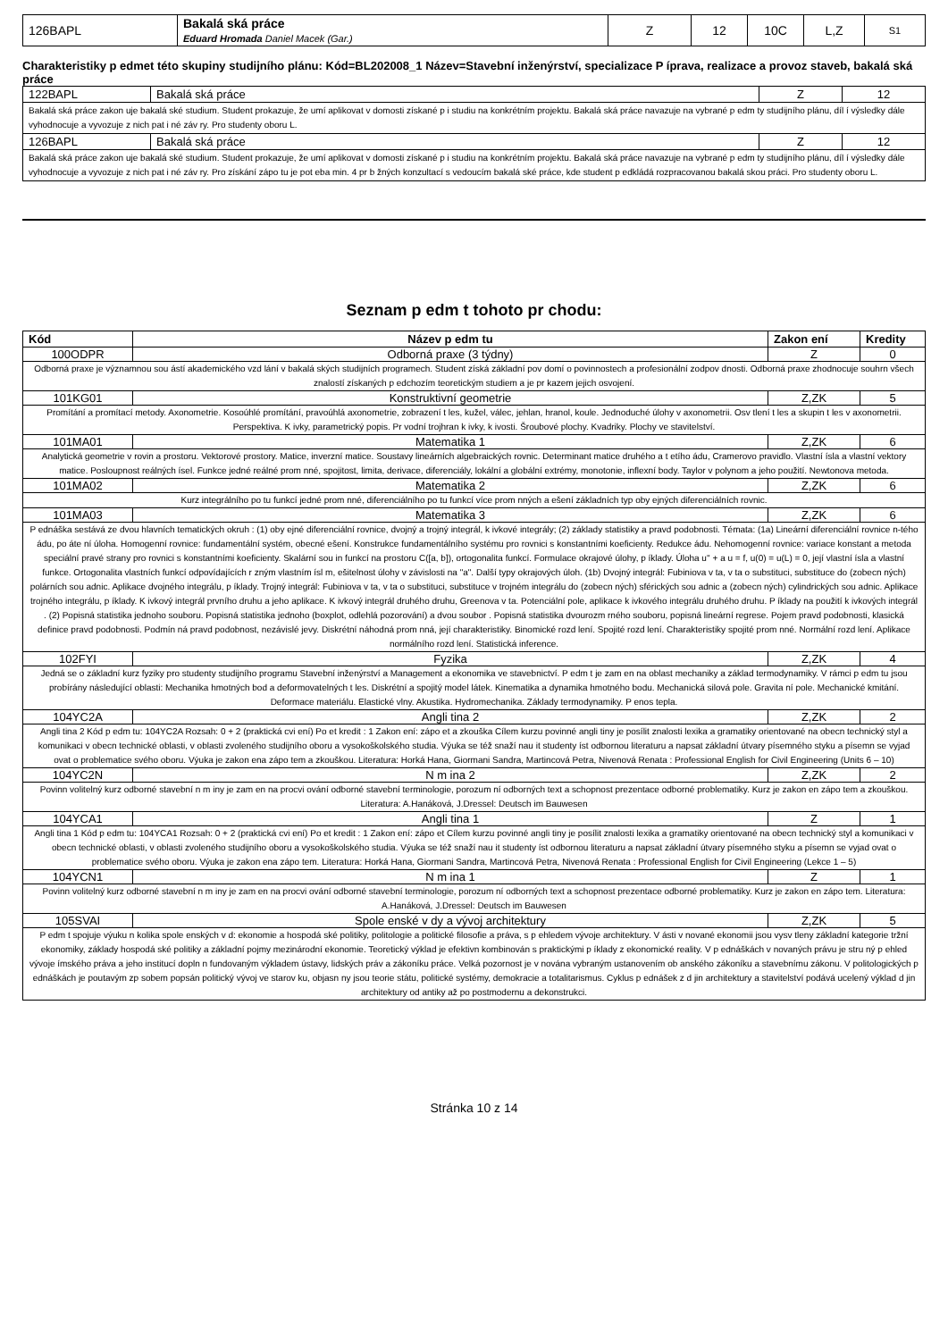| 126BAPL | Bakalá ská práce Eduard Hromada Daniel Macek (Gar.) | Z | 12 | 10C | L,Z | S1 |
Charakteristiky p edmet této skupiny studijního plánu: Kód=BL202008_1 Název=Stavební inženýrství, specializace P íprava, realizace a provoz staveb, bakalá ská práce
| 122BAPL | Bakalá ská práce | Z | 12 |
| Bakalá ská práce zakon uje bakalá ské studium. Student prokazuje, že umí aplikovat v domosti získané p i studiu na konkrétním projektu. Bakalá ská práce navazuje na vybrané p edm ty studijního plánu, díl í výsledky dále vyhodnocuje a vyvozuje z nich pat i né záv ry. Pro studenty oboru L. | | | |
| 126BAPL | Bakalá ská práce | Z | 12 |
| Bakalá ská práce zakon uje bakalá ské studium. Student prokazuje, že umí aplikovat v domosti získané p i studiu na konkrétním projektu. Bakalá ská práce navazuje na vybrané p edm ty studijního plánu, díl í výsledky dále vyhodnocuje a vyvozuje z nich pat i né záv ry. Pro získání zápo tu je pot eba min. 4 pr b žných konzultací s vedoucím bakalá ské práce, kde student p edkládá rozpracovanou bakalá skou práci. Pro studenty oboru L. | | | |
Seznam p edm t tohoto pr chodu:
| Kód | Název p edm tu | Zakon ení | Kredity |
| --- | --- | --- | --- |
| 100ODPR | Odborná praxe (3 týdny) | Z | 0 |
| Odborná praxe je významnou sou ástí akademického vzd lání v bakalá ských studijních programech. Student získá základní pov domí o povinnostech a profesionální zodpov dnosti. Odborná praxe zhodnocuje souhrn všech znalostí získaných p edchozím teoretickým studiem a je pr kazem jejich osvojení. | | | |
| 101KG01 | Konstruktivní geometrie | Z,ZK | 5 |
| Promítání a promítací metody. Axonometrie. Kosoúhlé promítání, pravoúhlá axonometrie, zobrazení t les, kužel, válec, jehlan, hranol, koule. Jednoduché úlohy v axonometrii. Osv tlení t les a skupin t les v axonometrii. Perspektiva. K ivky, parametrický popis. Pr vodní trojhran k ivky, k ivosti. Šroubové plochy. Kvadriky. Plochy ve stavitelství. | | | |
| 101MA01 | Matematika 1 | Z,ZK | 6 |
| Analytická geometrie v rovin a prostoru. Vektorové prostory. Matice, inverzní matice. Soustavy lineárních algebraických rovnic. Determinant matice druhého a t etího ádu, Cramerovo pravidlo. Vlastní ísla a vlastní vektory matice. Posloupnost reálných ísel. Funkce jedné reálné prom nné, spojitost, limita, derivace, diferenciály, lokální a globální extrémy, monotonie, inflexní body. Taylor v polynom a jeho použití. Newtonova metoda. | | | |
| 101MA02 | Matematika 2 | Z,ZK | 6 |
| Kurz integrálního po tu funkcí jedné prom nné, diferenciálního po tu funkcí více prom nných a ešení základních typ oby ejných diferenciálních rovnic. | | | |
| 101MA03 | Matematika 3 | Z,ZK | 6 |
| P ednáška sestává ze dvou hlavních tematických okruh : (1) oby ejné diferenciální rovnice, dvojný a trojný integrál, k ivkové integrály; (2) základy statistiky a pravd podobnosti. Témata: (1a) Lineární diferenciální rovnice n-tého ádu, po áte ní úloha. Homogenní rovnice: fundamentální systém, obecné ešení. Konstrukce fundamentálního systému pro rovnici s konstantními koeficienty. Redukce ádu. Nehomogenní rovnice: variace konstant a metoda speciální pravé strany pro rovnici s konstantními koeficienty. Skalární sou in funkcí na prostoru C([a, b]), ortogonalita funkcí. Formulace okrajové úlohy, p íklady. Úloha u'' + a u = f, u(0) = u(L) = 0, její vlastní ísla a vlastní funkce. Ortogonalita vlastních funkcí odpovídajících r zným vlastním ísl m, ešitelnost úlohy v závislosti na "a". Další typy okrajových úloh. (1b) Dvojný integrál: Fubiniova v ta, v ta o substituci, substituce do (zobecn ných) polárních sou adnic. Aplikace dvojného integrálu, p íklady. Trojný integrál: Fubiniova v ta, v ta o substituci, substituce v trojném integrálu do (zobecn ných) sférických sou adnic a (zobecn ných) cylindrických sou adnic. Aplikace trojného integrálu, p íklady. K ivkový integrál prvního druhu a jeho aplikace. K ivkový integrál druhého druhu, Greenova v ta. Potenciální pole, aplikace k ivkového integrálu druhého druhu. P íklady na použití k ivkových integrál . (2) Popisná statistika jednoho souboru. Popisná statistika jednoho (boxplot, odlehlá pozorování) a dvou soubor . Popisná statistika dvourozm rného souboru, popisná lineární regrese. Pojem pravd podobnosti, klasická definice pravd podobnosti. Podmín ná pravd podobnost, nezávislé jevy. Diskrétní náhodná prom nná, její charakteristiky. Binomické rozd lení. Spojité rozd lení. Charakteristiky spojité prom nné. Normální rozd lení. Aplikace normálního rozd lení. Statistická inference. | | | |
| 102FYI | Fyzika | Z,ZK | 4 |
| Jedná se o základní kurz fyziky pro studenty studijního programu Stavební inženýrství a Management a ekonomika ve stavebnictví. P edm t je zam en na oblast mechaniky a základ termodynamiky. V rámci p edm tu jsou probírány následující oblasti: Mechanika hmotných bod a deformovatelných t les. Diskrétní a spojitý model látek. Kinematika a dynamika hmotného bodu. Mechanická silová pole. Gravita ní pole. Mechanické kmitání. Deformace materiálu. Elastické vlny. Akustika. Hydromechanika. Základy termodynamiky. P enos tepla. | | | |
| 104YC2A | Angli tina 2 | Z,ZK | 2 |
| Angli tina 2 Kód p edm tu: 104YC2A Rozsah: 0 + 2 (praktická cvi ení) Po et kredit : 1 Zakon ení: zápo et a zkouška Cílem kurzu povinné angli tiny je posílit znalosti lexika a gramatiky orientované na obecn technický styl a komunikaci v obecn technické oblasti, v oblasti zvoleného studijního oboru a vysokoškolského studia. Výuka se též snaží nau it studenty íst odbornou literaturu a napsat základní útvary písemného styku a písemn se vyjad ovat o problematice svého oboru. Výuka je zakon ena zápo tem a zkouškou. Literatura: Horká Hana, Giormani Sandra, Martincová Petra, Nivenová Renata : Professional English for Civil Engineering (Units 6 – 10) | | | |
| 104YC2N | N m ina 2 | Z,ZK | 2 |
| Povinn volitelný kurz odborné stavební n m iny je zam en na procvi ování odborné stavební terminologie, porozum ní odborných text a schopnost prezentace odborné problematiky. Kurz je zakon en zápo tem a zkouškou. Literatura: A.Hanáková, J.Dressel: Deutsch im Bauwesen | | | |
| 104YCA1 | Angli tina 1 | Z | 1 |
| Angli tina 1 Kód p edm tu: 104YCA1 Rozsah: 0 + 2 (praktická cvi ení) Po et kredit : 1 Zakon ení: zápo et Cílem kurzu povinné angli tiny je posílit znalosti lexika a gramatiky orientované na obecn technický styl a komunikaci v obecn technické oblasti, v oblasti zvoleného studijního oboru a vysokoškolského studia. Výuka se též snaží nau it studenty íst odbornou literaturu a napsat základní útvary písemného styku a písemn se vyjad ovat o problematice svého oboru. Výuka je zakon ena zápo tem. Literatura: Horká Hana, Giormani Sandra, Martincová Petra, Nivenová Renata : Professional English for Civil Engineering (Lekce 1 – 5) | | | |
| 104YCN1 | N m ina 1 | Z | 1 |
| Povinn volitelný kurz odborné stavební n m iny je zam en na procvi ování odborné stavební terminologie, porozum ní odborných text a schopnost prezentace odborné problematiky. Kurz je zakon en zápo tem. Literatura: A.Hanáková, J.Dressel: Deutsch im Bauwesen | | | |
| 105SVAI | Spole enské v dy a vývoj architektury | Z,ZK | 5 |
| P edm t spojuje výuku n kolika spole enských v d: ekonomie a hospodá ské politiky, politologie a politické filosofie a práva, s p ehledem vývoje architektury. V ásti v nované ekonomii jsou vysv tleny základní kategorie tržní ekonomiky, základy hospodá ské politiky a základní pojmy mezinárodní ekonomie. Teoretický výklad je efektivn kombinován s praktickými p íklady z ekonomické reality. V p ednáškách v novaných právu je stru ný p ehled vývoje ímského práva a jeho institucí dopln n fundovaným výkladem ústavy, lidských práv a zákoníku práce. Velká pozornost je v nována vybraným ustanovením ob anského zákoníku a stavebnímu zákonu. V politologických p ednáškách je poutavým zp sobem popsán politický vývoj ve starov ku, objasn ny jsou teorie státu, politické systémy, demokracie a totalitarismus. Cyklus p ednášek z d jin architektury a stavitelství podává ucelený výklad d jin architektury od antiky až po postmodernu a dekonstrukci. | | | |
Stránka 10 z 14